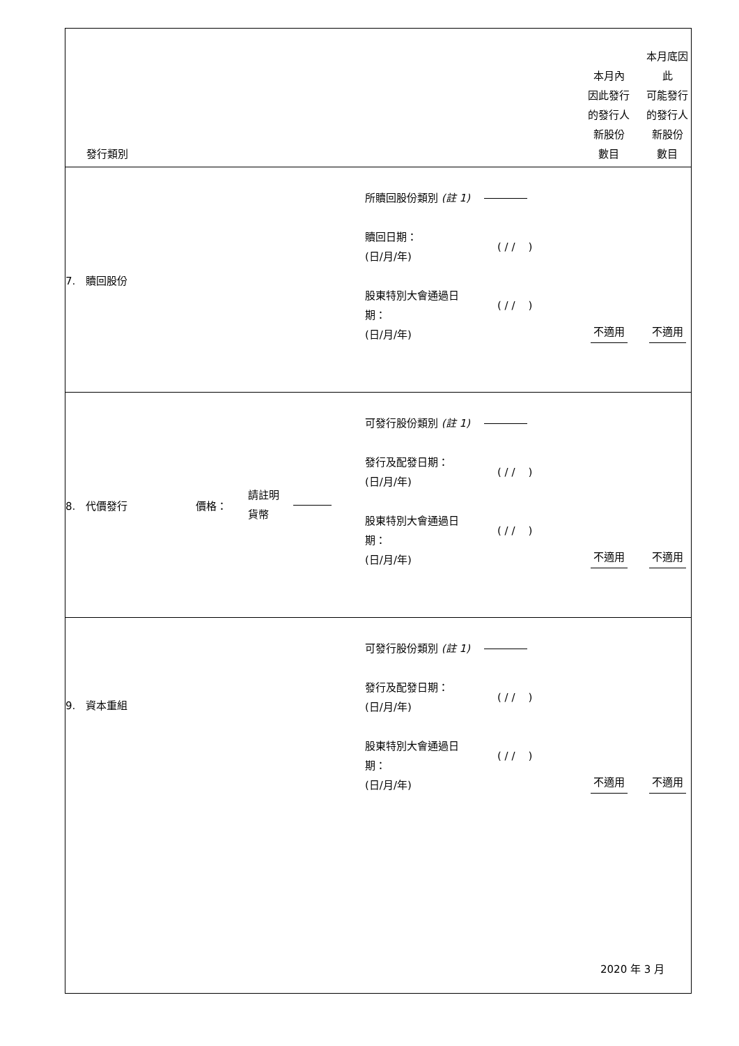| 發行類別 | | 本月內 因此發行 的發行人 新股份 數目 | 本月底因此 可能發行 的發行人 新股份 數目 |
| 7. 贖回股份 | 所贖回股份類別 (註 1) 贖回日期： (日/月/年) ( / / ) 股東特別大會通過日 期： (日/月/年) ( / / ) | 不適用 | 不適用 |
| 8. 代價發行 價格： 請註明 貨幣 | 可發行股份類別 (註 1) 發行及配發日期： (日/月/年) ( / / ) 股東特別大會通過日 期： (日/月/年) ( / / ) | 不適用 | 不適用 |
| 9. 資本重組 | 可發行股份類別 (註 1) 發行及配發日期： (日/月/年) ( / / ) 股東特別大會通過日 期： (日/月/年) ( / / ) | 不適用 | 不適用 |
2020 年 3 月